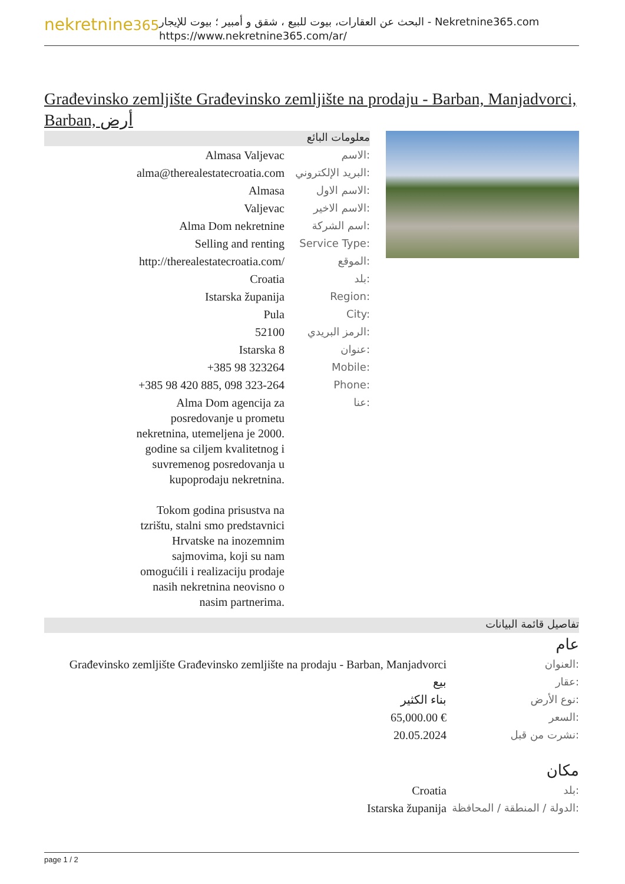nekretnine365
البحث عن العقارات، بيوت للبيع ، شقق و أمبير ؛ بيوت للإيجار - Nekretnine365.com
https://www.nekretnine365.com/ar/
Građevinsko zemljište Građevinsko zemljište na prodaju - Barban, Manjadvorci, Barban, أرض
معلومات البائع
| Almasa Valjevac | الاسم: |
| alma@therealestatecroatia.com | البريد الإلكتروني: |
| Almasa | الاسم الاول: |
| Valjevac | الاسم الاخير: |
| Alma Dom nekretnine | اسم الشركة: |
| Selling and renting | Service Type: |
| http://therealestatecroatia.com/ | الموقع: |
| Croatia | بلد: |
| Istarska županija | Region: |
| Pula | City: |
| 52100 | الرمز البريدي: |
| Istarska 8 | عنوان: |
| +385 98 323264 | Mobile: |
| +385 98 420 885, 098 323-264 | Phone: |
| Alma Dom agencija za posredovanje u prometu nekretnina, utemeljena je 2000. godine sa ciljem kvalitetnog i suvremenog posredovanja u kupoprodaju nekretnina. Tokom godina prisustva na tzrištu, stalni smo predstavnici Hrvatske na inozemnim sajmovima, koji su nam omogućili i realizaciju prodaje nasih nekretnina neovisno o nasim partnerima. | عنا: |
تفاصيل قائمة البيانات
عام
| Građevinsko zemljište Građevinsko zemljište na prodaju - Barban, Manjadvorci | العنوان: |
| بيع | عقار: |
| بناء الكثير | نوع الأرض: |
| 65,000.00 € | السعر: |
| 20.05.2024 | نشرت من قبل: |
مكان
| Croatia | بلد: |
| Istarska županija | الدولة / المنطقة / المحافظة: |
page 1 / 2